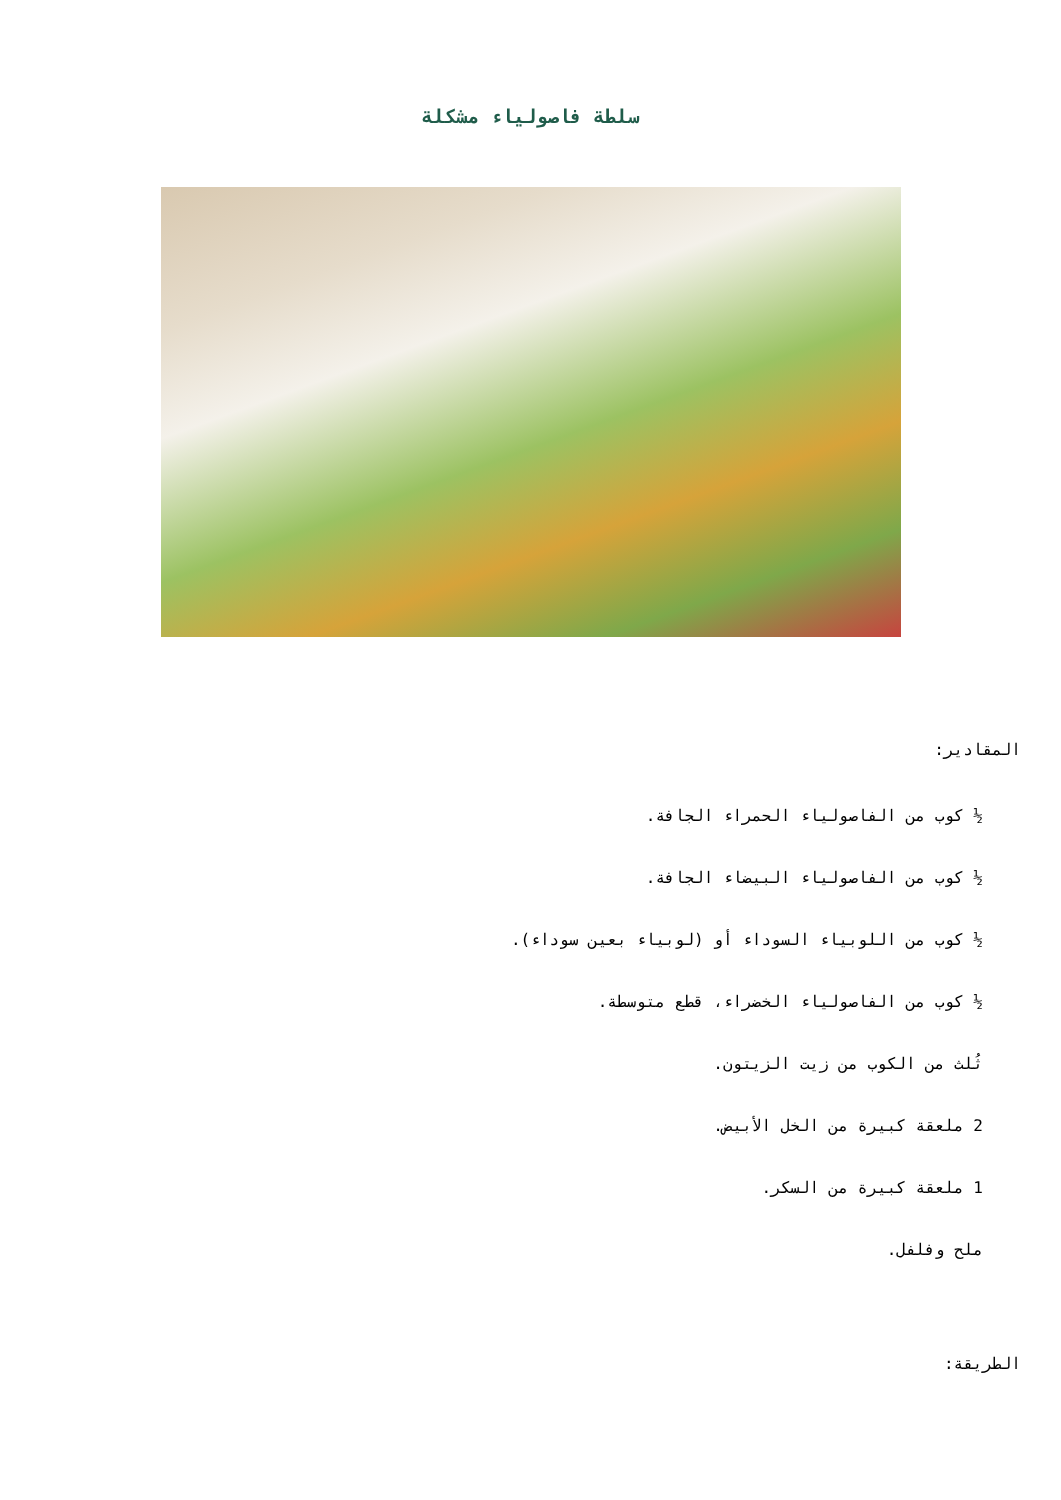سلطة فاصولياء مشكلة
المقادير:
½ كوب من الفاصولياء الحمراء الجافة.
½ كوب من الفاصولياء البيضاء الجافة.
½ كوب من اللوبياء السوداء أو (لوبياء بعين سوداء).
½ كوب من الفاصولياء الخضراء، قطع متوسطة.
ثُلث من الكوب من زيت الزيتون.
2 ملعقة كبيرة من الخل الأبيض.
1 ملعقة كبيرة من السكر.
ملح وفلفل.
الطريقة: